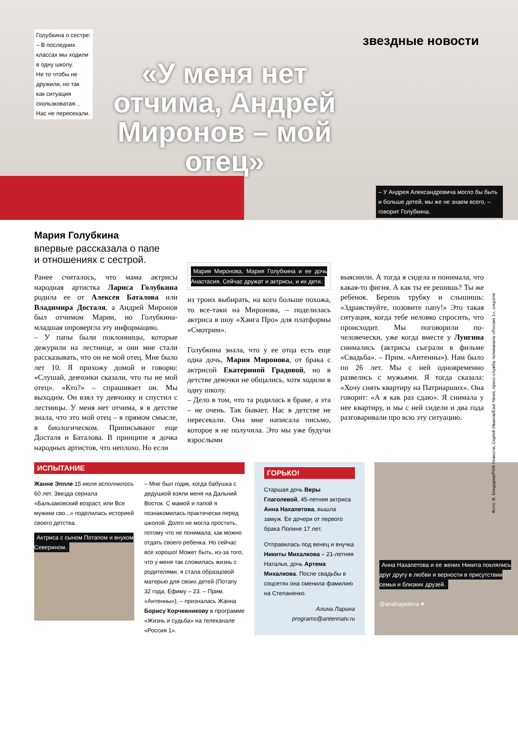Голубкина о сестре:
– В последних
классах мы ходили
в одну школу.
Не то чтобы не
дружили, но так
как ситуация
скользковатая...
Нас не пересекали.
звездные новости
«У меня нет отчима, Андрей Миронов – мой отец»
– У Андрея Александровича могло бы быть и больше детей, мы же не знаем всего, – говорит Голубкина.
Мария Голубкина
впервые рассказала о папе
и отношениях с сестрой.
Ранее считалось, что мама актрисы народная артистка Лариса Голубкина родила ее от Алексея Баталова или Владимира Досталя, а Андрей Миронов был отчимом Марии, но Голубкина-младшая опровергла эту информацию.
– У папы были поклонницы, которые дежурили на лестнице, и они мне стали рассказывать, что он не мой отец. Мне было лет 10. Я прихожу домой и говорю: «Слушай, девчонки сказали, что ты не мой отец». «Кто?» – спрашивает он. Мы выходим. Он взял ту девчонку и спустил с лестницы. У меня нет отчима, я в детстве знала, что это мой отец – в прямом смысле, в биологическом. Приписывают еще Досталя и Баталова. В принципе я дочка народных артистов, что неплохо. Но если
Мария Миронова, Мария Голубкина и ее дочь Анастасия. Сейчас дружат и актрисы, и их дети.
из троих выбирать, на кого больше похожа, то все-таки на Миронова, – поделилась актриса в шоу «Ханга Про» для платформы «Смотрим».
Голубкина знала, что у ее отца есть еще одна дочь, Мария Миронова, от брака с актрисой Екатериной Градовой, но в детстве девочки не общались, хотя ходили в одну школу.
– Дело в том, что та родилась в браке, а эта – не очень. Так бывает. Нас в детстве не пересекали. Она мне написала письмо, которое я не получила. Это мы уже будучи взрослыми
выяснили. А тогда я сидела и понимала, что какая-то фигня. А как ты ее решишь? Ты же ребенок. Берешь трубку и слышишь: «Здравствуйте, позовите папу!» Это такая ситуация, когда тебе неловко спросить, что происходит. Мы поговорили по-человечески, уже когда вместе у Лунгина снимались (актрисы сыграли в фильме «Свадьба». – Прим. «Антенны»). Нам было по 26 лет. Мы с ней одновременно развелись с мужьями. Я тогда сказала: «Хочу снять квартиру на Патриарших». Она говорит: «А я как раз сдаю». Я снимала у нее квартиру, и мы с ней сидели и два года разговаривали про всю эту ситуацию.
Фото: В. Бондарев/РИА Новости, Сергей Иванов/East News, пресс-служба телеканала «Россия 1», соцсети
ИСПЫТАНИЕ
Жанне Эппле 15 июля исполнилось 60 лет. Звезда сериала «Бальзаковский возраст, или Все мужики сво...» поделилась историей своего детства.
Актриса с сыном Потапом и внуком Северином.
– Мне был годик, когда бабушка с дедушкой взяли меня на Дальний Восток. С мамой и папой я познакомилась практически перед школой. Долго не могла простить, потому что не понимала, как можно отдать своего ребенка. Но сейчас все хорошо! Может быть, из-за того, что у меня так сложилась жизнь с родителями, я стала образцовой матерью для своих детей (Потапу 32 года, Ефиму – 23. – Прим. «Антенны»), – призналась Жанна Борису Корчевникову в программе «Жизнь и судьба» на телеканале «Россия 1».
ГОРЬКО!
Старшая дочь Веры Глаголевой, 45-летняя актриса Анна Нахапетова, вышла замуж. Ее дочери от первого брака Полине 17 лет.
Отправилась под венец и внучка Никиты Михалкова – 21-летняя Наталья, дочь Артема Михалкова. После свадьбы в соцсетях она сменила фамилию на Степаненко.
Алина Ларина
programs@antennatv.ru
Анна Нахапетова и ее жених Никита поклялись друг другу в любви и верности в присутствии семьи и близких друзей.
@anahapetova ♥